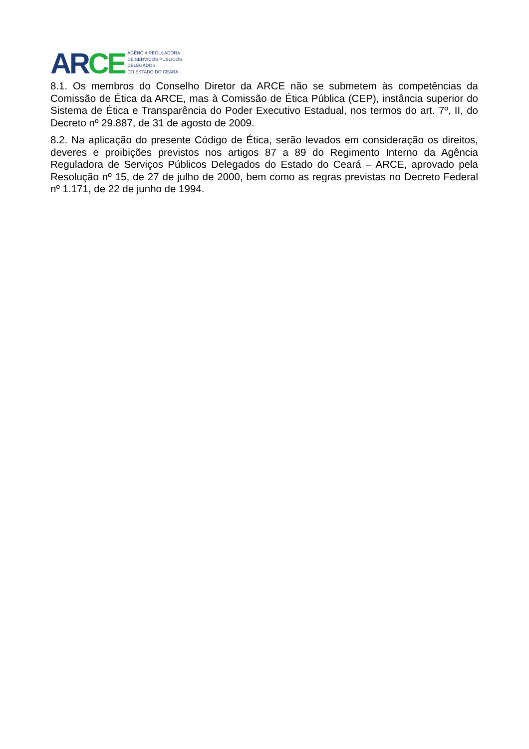AR CE
AGÊNCIA REGULADORA
DE SERVIÇOS PÚBLICOS
DELEGADOS
DO ESTADO DO CEARÁ
8.1. Os membros do Conselho Diretor da ARCE não se submetem às competências da Comissão de Ética da ARCE, mas à Comissão de Ética Pública (CEP), instância superior do Sistema de Ética e Transparência do Poder Executivo Estadual, nos termos do art. 7º, II, do Decreto nº 29.887, de 31 de agosto de 2009.
8.2. Na aplicação do presente Código de Ética, serão levados em consideração os direitos, deveres e proibições previstos nos artigos 87 a 89 do Regimento Interno da Agência Reguladora de Serviços Públicos Delegados do Estado do Ceará – ARCE, aprovado pela Resolução nº 15, de 27 de julho de 2000, bem como as regras previstas no Decreto Federal nº 1.171, de 22 de junho de 1994.